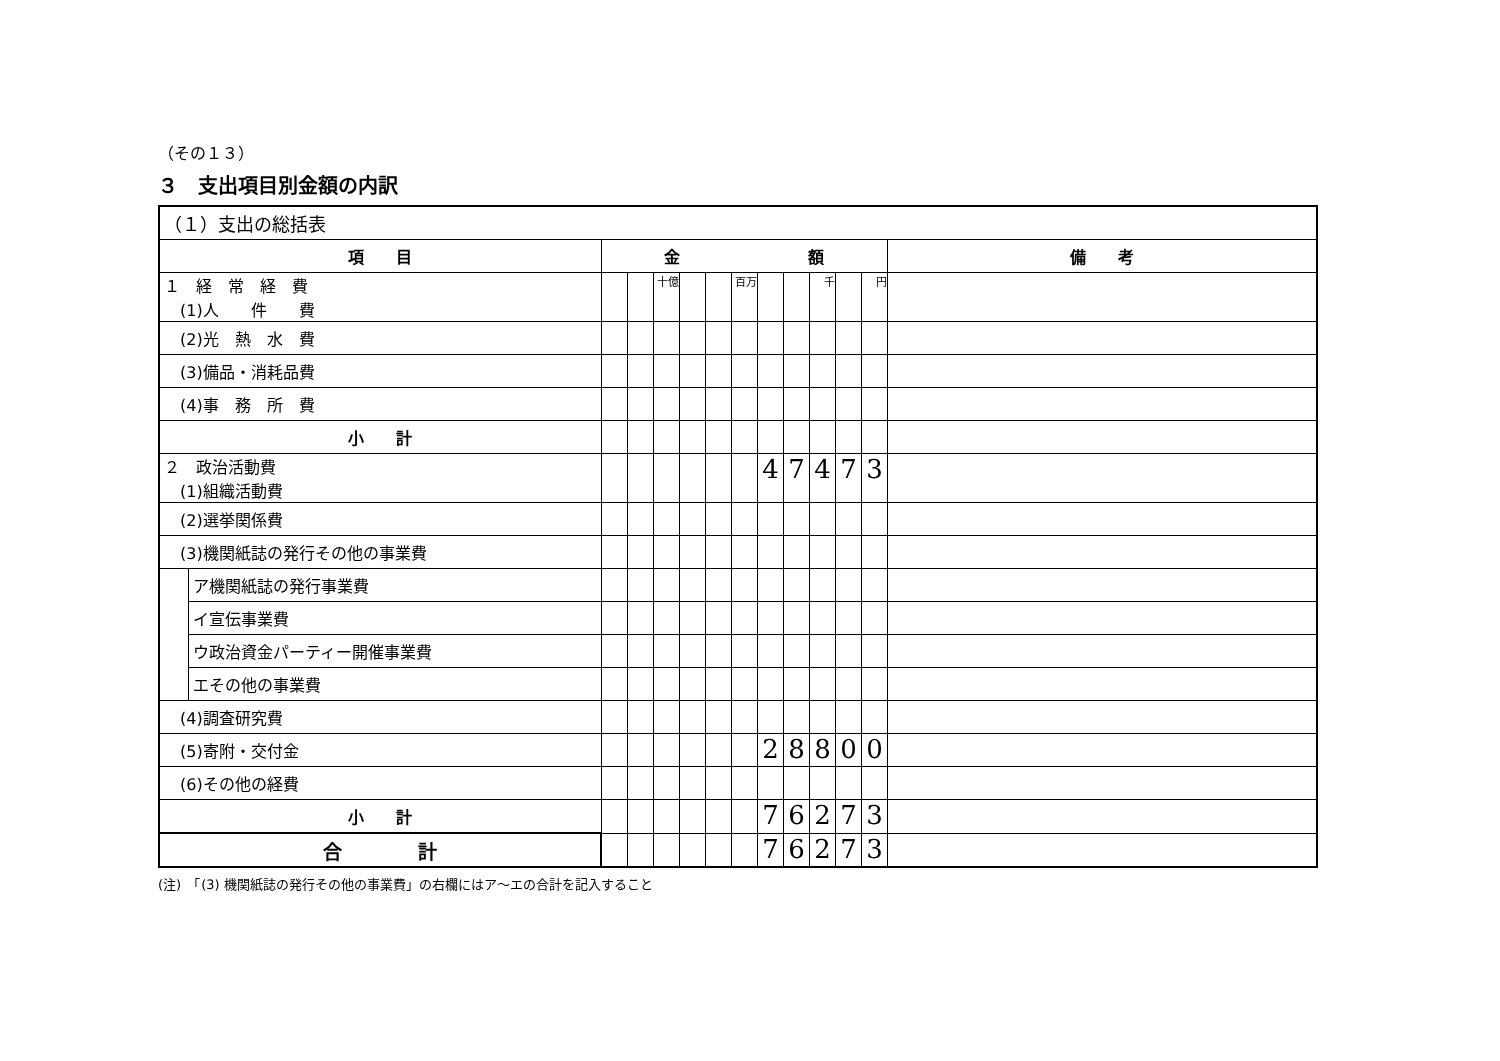（その１３）
３　支出項目別金額の内訳
| （１）支出の総括表 | | | | | | | | | | | | | |
| 項 目 | | 金 額 | | | | | | | | | | | 備 考 |
| １ 経 常 経 費 (1)人 件 費 | | | | 十億 | | | 百万 | | | 千 | | 円 | |
| (2)光 熱 水 費 | | | | | | | | | | | | | |
| (3)備品・消耗品費 | | | | | | | | | | | | | |
| (4)事 務 所 費 | | | | | | | | | | | | | |
| 小 計 | | | | | | | | | | | | | |
| ２ 政治活動費 (1)組織活動費 | | | | | | | | 4 | 7 | 4 | 7 | 3 | |
| (2)選挙関係費 | | | | | | | | | | | | | |
| (3)機関紙誌の発行その他の事業費 | | | | | | | | | | | | | |
| | ア機関紙誌の発行事業費 | | | | | | | | | | | | |
| | イ宣伝事業費 | | | | | | | | | | | | |
| | ウ政治資金パーティー開催事業費 | | | | | | | | | | | | |
| | エその他の事業費 | | | | | | | | | | | | |
| (4)調査研究費 | | | | | | | | | | | | | |
| (5)寄附・交付金 | | | | | | | | 2 | 8 | 8 | 0 | 0 | |
| (6)その他の経費 | | | | | | | | | | | | | |
| 小 計 | | | | | | | | 7 | 6 | 2 | 7 | 3 | |
| 合 計 | | | | | | | | 7 | 6 | 2 | 7 | 3 | |
(注)　「(3) 機関紙誌の発行その他の事業費」の右欄にはア～エの合計を記入すること